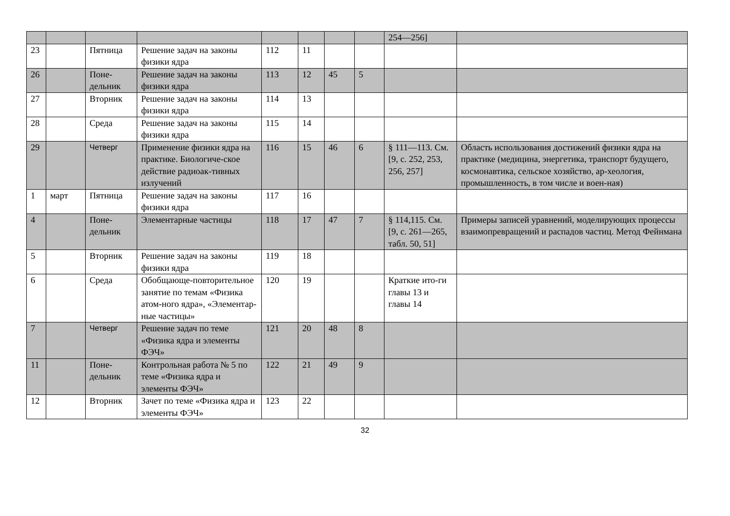| | | | | | | | | 254—256] | |
| 23 | | Пятница | Решение задач на законы физики ядра | 112 | 11 | | | | |
| 26 | | Поне-дельник | Решение задач на законы физики ядра | 113 | 12 | 45 | 5 | | |
| 27 | | Вторник | Решение задач на законы физики ядра | 114 | 13 | | | | |
| 28 | | Среда | Решение задач на законы физики ядра | 115 | 14 | | | | |
| 29 | | Четверг | Применение физики ядра на практике. Биологиче-ское действие радиоак-тивных излучений | 116 | 15 | 46 | 6 | § 111—113. См. [9, с. 252, 253, 256, 257] | Область использования достижений физики ядра на практике (медицина, энергетика, транспорт будущего, космонавтика, сельское хозяйство, ар-хеология, промышленность, в том числе и воен-ная) |
| 1 | март | Пятница | Решение задач на законы физики ядра | 117 | 16 | | | | |
| 4 | | Поне-дельник | Элементарные частицы | 118 | 17 | 47 | 7 | § 114,115. См. [9, с. 261—265, табл. 50, 51] | Примеры записей уравнений, моделирующих процессы взаимопревращений и распадов частиц. Метод Фейнмана |
| 5 | | Вторник | Решение задач на законы физики ядра | 119 | 18 | | | | |
| 6 | | Среда | Обобщающе-повторительное занятие по темам «Физика атом-ного ядра», «Элементар-ные частицы» | 120 | 19 | | | Краткие ито-ги главы 13 и главы 14 | |
| 7 | | Четверг | Решение задач по теме «Физика ядра и элементы ФЭЧ» | 121 | 20 | 48 | 8 | | |
| 11 | | Поне-дельник | Контрольная работа № 5 по теме «Физика ядра и элементы ФЭЧ» | 122 | 21 | 49 | 9 | | |
| 12 | | Вторник | Зачет по теме «Физика ядра и элементы ФЭЧ» | 123 | 22 | | | | |
32